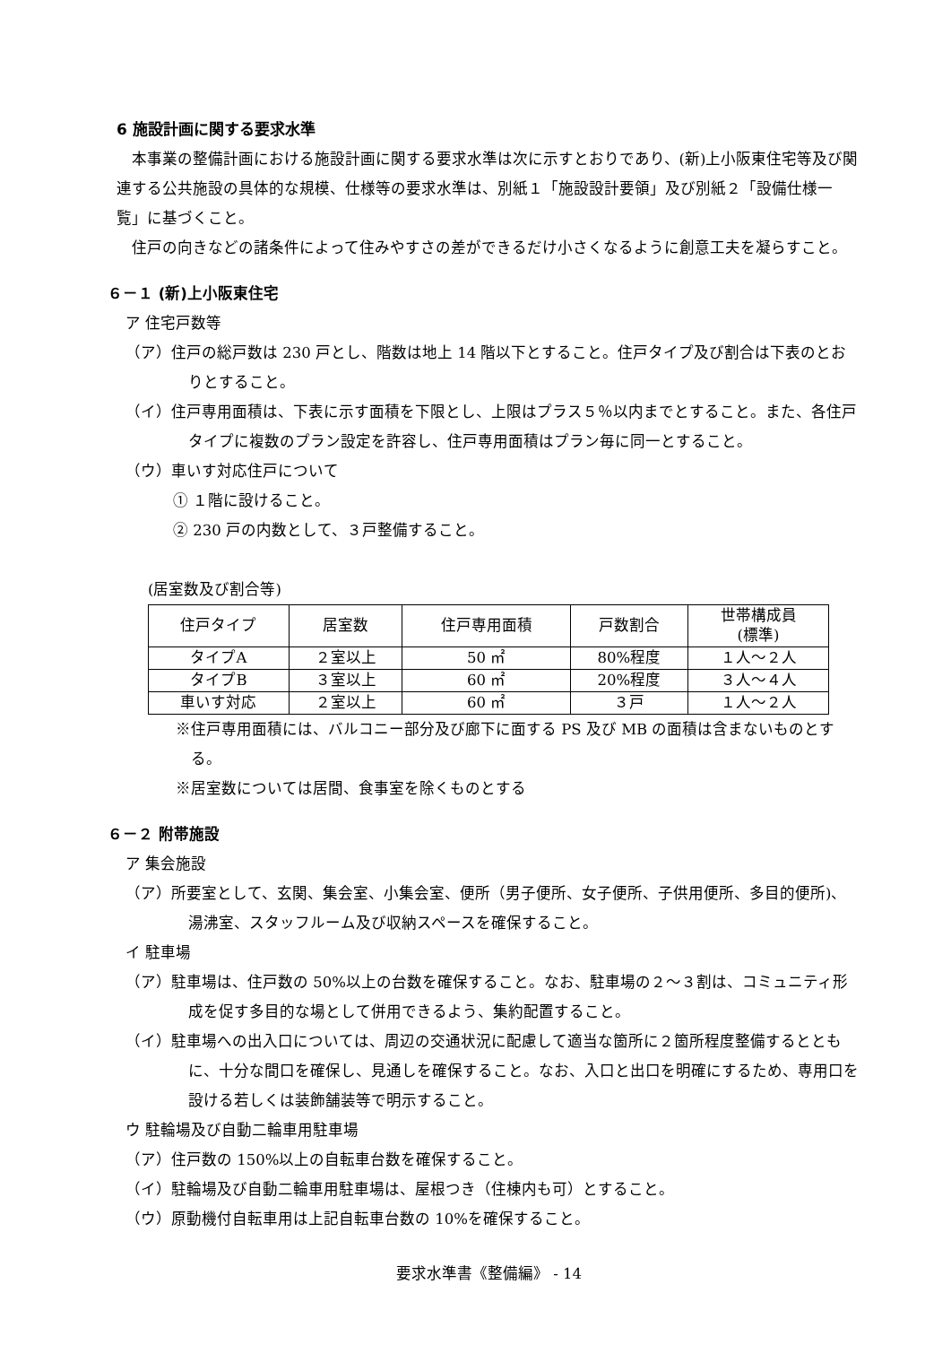6 施設計画に関する要求水準
本事業の整備計画における施設計画に関する要求水準は次に示すとおりであり、(新)上小阪東住宅等及び関連する公共施設の具体的な規模、仕様等の要求水準は、別紙１「施設設計要領」及び別紙２「設備仕様一覧」に基づくこと。
住戸の向きなどの諸条件によって住みやすさの差ができるだけ小さくなるように創意工夫を凝らすこと。
６－１ (新)上小阪東住宅
ア 住宅戸数等
（ア）住戸の総戸数は 230 戸とし、階数は地上 14 階以下とすること。住戸タイプ及び割合は下表のとおりとすること。
（イ）住戸専用面積は、下表に示す面積を下限とし、上限はプラス５％以内までとすること。また、各住戸タイプに複数のプラン設定を許容し、住戸専用面積はプラン毎に同一とすること。
（ウ）車いす対応住戸について
① １階に設けること。
② 230 戸の内数として、３戸整備すること。
(居室数及び割合等)
| 住戸タイプ | 居室数 | 住戸専用面積 | 戸数割合 | 世帯構成員 (標準) |
| タイプA | ２室以上 | 50 ㎡ | 80%程度 | １人～２人 |
| タイプB | ３室以上 | 60 ㎡ | 20%程度 | ３人～４人 |
| 車いす対応 | ２室以上 | 60 ㎡ | ３戸 | １人～２人 |
※住戸専用面積には、バルコニー部分及び廊下に面する PS 及び MB の面積は含まないものとする。
※居室数については居間、食事室を除くものとする
６－２ 附帯施設
ア 集会施設
（ア）所要室として、玄関、集会室、小集会室、便所（男子便所、女子便所、子供用便所、多目的便所)、湯沸室、スタッフルーム及び収納スペースを確保すること。
イ 駐車場
（ア）駐車場は、住戸数の 50%以上の台数を確保すること。なお、駐車場の２～３割は、コミュニティ形成を促す多目的な場として併用できるよう、集約配置すること。
（イ）駐車場への出入口については、周辺の交通状況に配慮して適当な箇所に２箇所程度整備するとともに、十分な間口を確保し、見通しを確保すること。なお、入口と出口を明確にするため、専用口を設ける若しくは装飾舗装等で明示すること。
ウ 駐輪場及び自動二輪車用駐車場
（ア）住戸数の 150%以上の自転車台数を確保すること。
（イ）駐輪場及び自動二輪車用駐車場は、屋根つき（住棟内も可）とすること。
（ウ）原動機付自転車用は上記自転車台数の 10%を確保すること。
要求水準書《整備編》 - 14